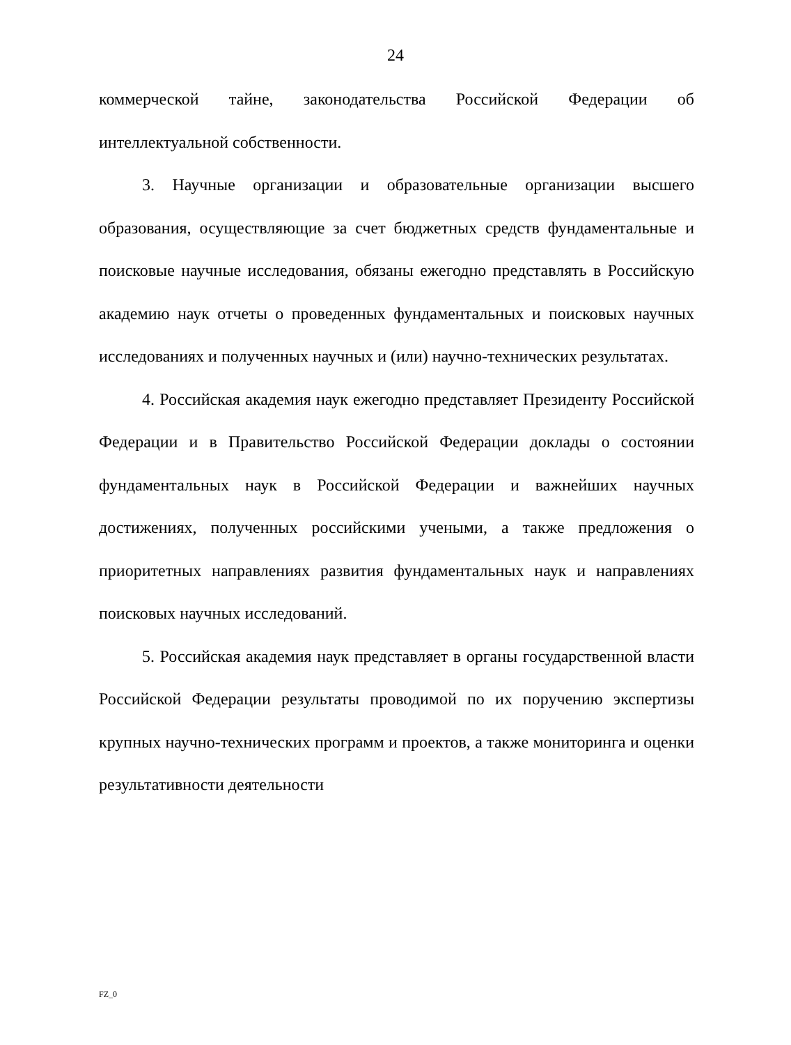24
коммерческой тайне, законодательства Российской Федерации об интеллектуальной собственности.
3. Научные организации и образовательные организации высшего образования, осуществляющие за счет бюджетных средств фундаментальные и поисковые научные исследования, обязаны ежегодно представлять в Российскую академию наук отчеты о проведенных фундаментальных и поисковых научных исследованиях и полученных научных и (или) научно-технических результатах.
4. Российская академия наук ежегодно представляет Президенту Российской Федерации и в Правительство Российской Федерации доклады о состоянии фундаментальных наук в Российской Федерации и важнейших научных достижениях, полученных российскими учеными, а также предложения о приоритетных направлениях развития фундаментальных наук и направлениях поисковых научных исследований.
5. Российская академия наук представляет в органы государственной власти Российской Федерации результаты проводимой по их поручению экспертизы крупных научно-технических программ и проектов, а также мониторинга и оценки результативности деятельности
FZ_0